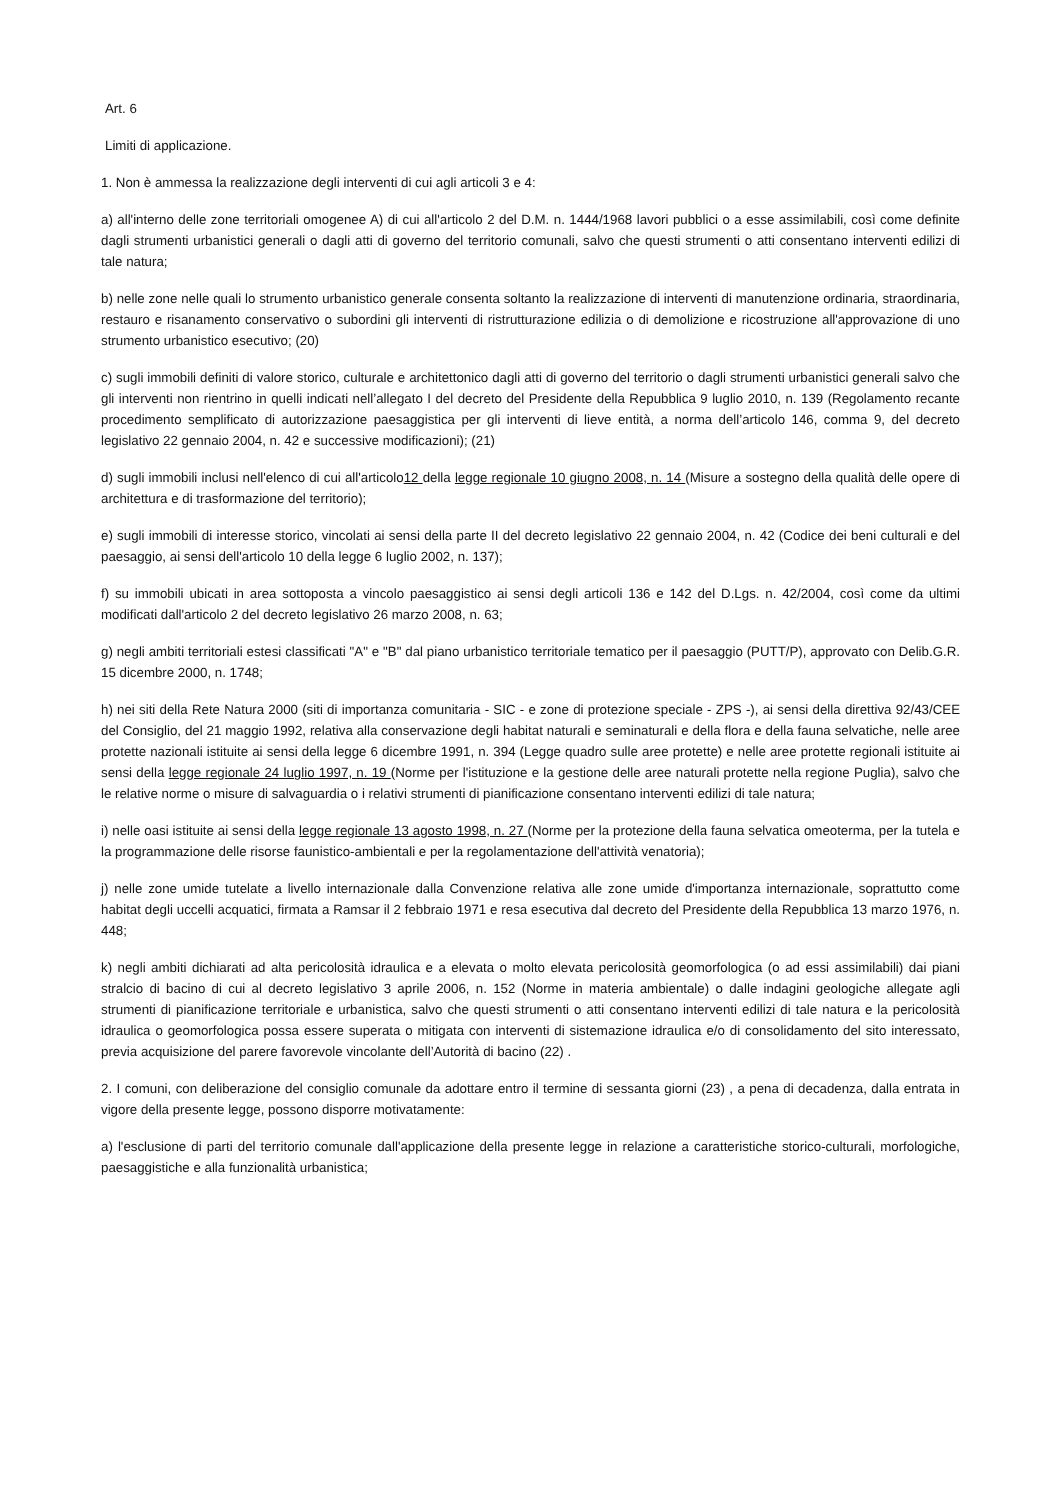Art. 6
Limiti di applicazione.
1. Non è ammessa la realizzazione degli interventi di cui agli articoli 3 e 4:
a) all'interno delle zone territoriali omogenee A) di cui all'articolo 2 del D.M. n. 1444/1968 lavori pubblici o a esse assimilabili, così come definite dagli strumenti urbanistici generali o dagli atti di governo del territorio comunali, salvo che questi strumenti o atti consentano interventi edilizi di tale natura;
b) nelle zone nelle quali lo strumento urbanistico generale consenta soltanto la realizzazione di interventi di manutenzione ordinaria, straordinaria, restauro e risanamento conservativo o subordini gli interventi di ristrutturazione edilizia o di demolizione e ricostruzione all'approvazione di uno strumento urbanistico esecutivo; (20)
c) sugli immobili definiti di valore storico, culturale e architettonico dagli atti di governo del territorio o dagli strumenti urbanistici generali salvo che gli interventi non rientrino in quelli indicati nell’allegato I del decreto del Presidente della Repubblica 9 luglio 2010, n. 139 (Regolamento recante procedimento semplificato di autorizzazione paesaggistica per gli interventi di lieve entità, a norma dell’articolo 146, comma 9, del decreto legislativo 22 gennaio 2004, n. 42 e successive modificazioni); (21)
d) sugli immobili inclusi nell'elenco di cui all'articolo12 della legge regionale 10 giugno 2008, n. 14 (Misure a sostegno della qualità delle opere di architettura e di trasformazione del territorio);
e) sugli immobili di interesse storico, vincolati ai sensi della parte II del decreto legislativo 22 gennaio 2004, n. 42 (Codice dei beni culturali e del paesaggio, ai sensi dell'articolo 10 della legge 6 luglio 2002, n. 137);
f) su immobili ubicati in area sottoposta a vincolo paesaggistico ai sensi degli articoli 136 e 142 del D.Lgs. n. 42/2004, così come da ultimi modificati dall'articolo 2 del decreto legislativo 26 marzo 2008, n. 63;
g) negli ambiti territoriali estesi classificati "A" e "B" dal piano urbanistico territoriale tematico per il paesaggio (PUTT/P), approvato con Delib.G.R. 15 dicembre 2000, n. 1748;
h) nei siti della Rete Natura 2000 (siti di importanza comunitaria - SIC - e zone di protezione speciale - ZPS -), ai sensi della direttiva 92/43/CEE del Consiglio, del 21 maggio 1992, relativa alla conservazione degli habitat naturali e seminaturali e della flora e della fauna selvatiche, nelle aree protette nazionali istituite ai sensi della legge 6 dicembre 1991, n. 394 (Legge quadro sulle aree protette) e nelle aree protette regionali istituite ai sensi della legge regionale 24 luglio 1997, n. 19 (Norme per l'istituzione e la gestione delle aree naturali protette nella regione Puglia), salvo che le relative norme o misure di salvaguardia o i relativi strumenti di pianificazione consentano interventi edilizi di tale natura;
i) nelle oasi istituite ai sensi della legge regionale 13 agosto 1998, n. 27 (Norme per la protezione della fauna selvatica omeoterma, per la tutela e la programmazione delle risorse faunistico-ambientali e per la regolamentazione dell'attività venatoria);
j) nelle zone umide tutelate a livello internazionale dalla Convenzione relativa alle zone umide d'importanza internazionale, soprattutto come habitat degli uccelli acquatici, firmata a Ramsar il 2 febbraio 1971 e resa esecutiva dal decreto del Presidente della Repubblica 13 marzo 1976, n. 448;
k) negli ambiti dichiarati ad alta pericolosità idraulica e a elevata o molto elevata pericolosità geomorfologica (o ad essi assimilabili) dai piani stralcio di bacino di cui al decreto legislativo 3 aprile 2006, n. 152 (Norme in materia ambientale) o dalle indagini geologiche allegate agli strumenti di pianificazione territoriale e urbanistica, salvo che questi strumenti o atti consentano interventi edilizi di tale natura e la pericolosità idraulica o geomorfologica possa essere superata o mitigata con interventi di sistemazione idraulica e/o di consolidamento del sito interessato, previa acquisizione del parere favorevole vincolante dell’Autorità di bacino (22) .
2. I comuni, con deliberazione del consiglio comunale da adottare entro il termine di sessanta giorni (23) , a pena di decadenza, dalla entrata in vigore della presente legge, possono disporre motivatamente:
a) l'esclusione di parti del territorio comunale dall'applicazione della presente legge in relazione a caratteristiche storico-culturali, morfologiche, paesaggistiche e alla funzionalità urbanistica;